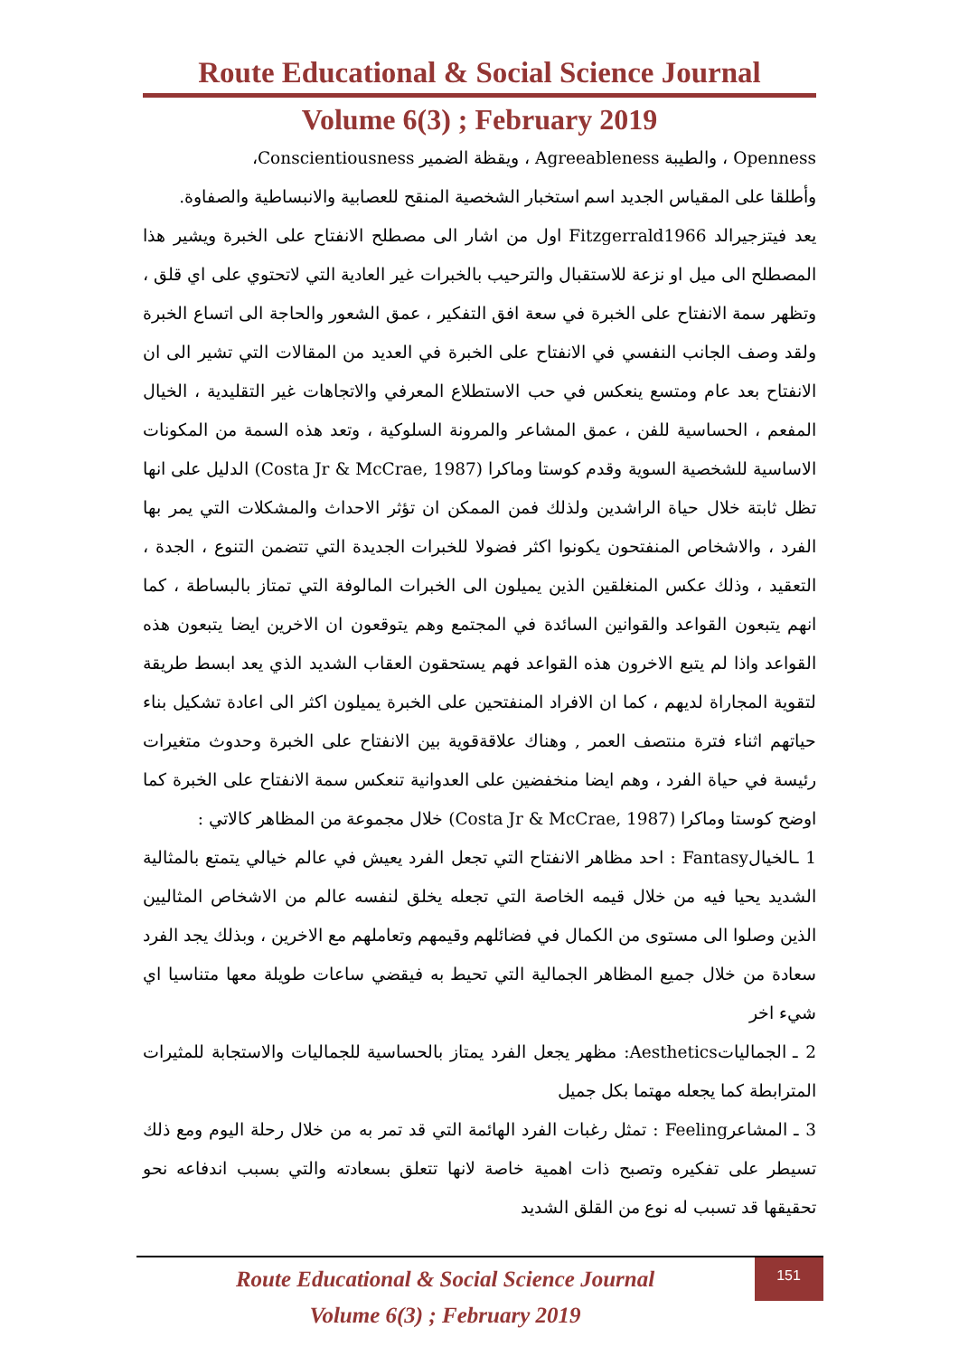Route Educational & Social Science Journal
Volume 6(3) ; February 2019
Openness ، والطيبة Agreeableness ، ويقظة الضمير Conscientiousness،
وأطلقا على المقياس الجديد اسم استخبار الشخصية المنقح للعصابية والانبساطية والصفاوة.
يعد فيتزجيرالد Fitzgerrald1966 اول من اشار الى مصطلح الانفتاح على الخبرة ويشير هذا المصطلح الى ميل او نزعة للاستقبال والترحيب بالخبرات غير العادية التي لاتحتوي على اي قلق ، وتظهر سمة الانفتاح على الخبرة في سعة افق التفكير ، عمق الشعور والحاجة الى اتساع الخبرة ولقد وصف الجانب النفسي في الانفتاح على الخبرة في العديد من المقالات التي تشير الى ان الانفتاح بعد عام ومتسع ينعكس في حب الاستطلاع المعرفي والاتجاهات غير التقليدية ، الخيال المفعم ، الحساسية للفن ، عمق المشاعر والمرونة السلوكية ، وتعد هذه السمة من المكونات الاساسية للشخصية السوية وقدم كوستا وماكرا (Costa Jr & McCrae, 1987) الدليل على انها تظل ثابتة خلال حياة الراشدين ولذلك فمن الممكن ان تؤثر الاحداث والمشكلات التي يمر بها الفرد ، والاشخاص المنفتحون يكونوا اكثر فضولا للخبرات الجديدة التي تتضمن التنوع ، الجدة ، التعقيد ، وذلك عكس المنغلقين الذين يميلون الى الخبرات المالوفة التي تمتاز بالبساطة ، كما انهم يتبعون القواعد والقوانين السائدة في المجتمع وهم يتوقعون ان الاخرين ايضا يتبعون هذه القواعد واذا لم يتبع الاخرون هذه القواعد فهم يستحقون العقاب الشديد الذي يعد ابسط طريقة لتقوية المجاراة لديهم ، كما ان الافراد المنفتحين على الخبرة يميلون اكثر الى اعادة تشكيل بناء حياتهم اثناء فترة منتصف العمر , وهناك علاقةقوية بين الانفتاح على الخبرة وحدوث متغيرات رئيسة في حياة الفرد ، وهم ايضا منخفضين على العدوانية تنعكس سمة الانفتاح على الخبرة كما اوضح كوستا وماكرا (Costa Jr & McCrae, 1987) خلال مجموعة من المظاهر كالاتي :
1 ـالخيالFantasy : احد مظاهر الانفتاح التي تجعل الفرد يعيش في عالم خيالي يتمتع بالمثالية الشديد يحيا فيه من خلال قيمه الخاصة التي تجعله يخلق لنفسه عالم من الاشخاص المثاليين الذين وصلوا الى مستوى من الكمال في فضائلهم وقيمهم وتعاملهم مع الاخرين ، وبذلك يجد الفرد سعادة من خلال جميع المظاهر الجمالية التي تحيط به فيقضي ساعات طويلة معها متناسيا اي شيء اخر
2 ـ الجمالياتAesthetics: مظهر يجعل الفرد يمتاز بالحساسية للجماليات والاستجابة للمثيرات المترابطة كما يجعله مهتما بكل جميل
3 ـ المشاعرFeeling : تمثل رغبات الفرد الهائمة التي قد تمر به من خلال رحلة اليوم ومع ذلك تسيطر على تفكيره وتصبح ذات اهمية خاصة لانها تتعلق بسعادته والتي بسبب اندفاعه نحو تحقيقها قد تسبب له نوع من القلق الشديد
Route Educational & Social Science Journal
Volume 6(3) ; February 2019
151